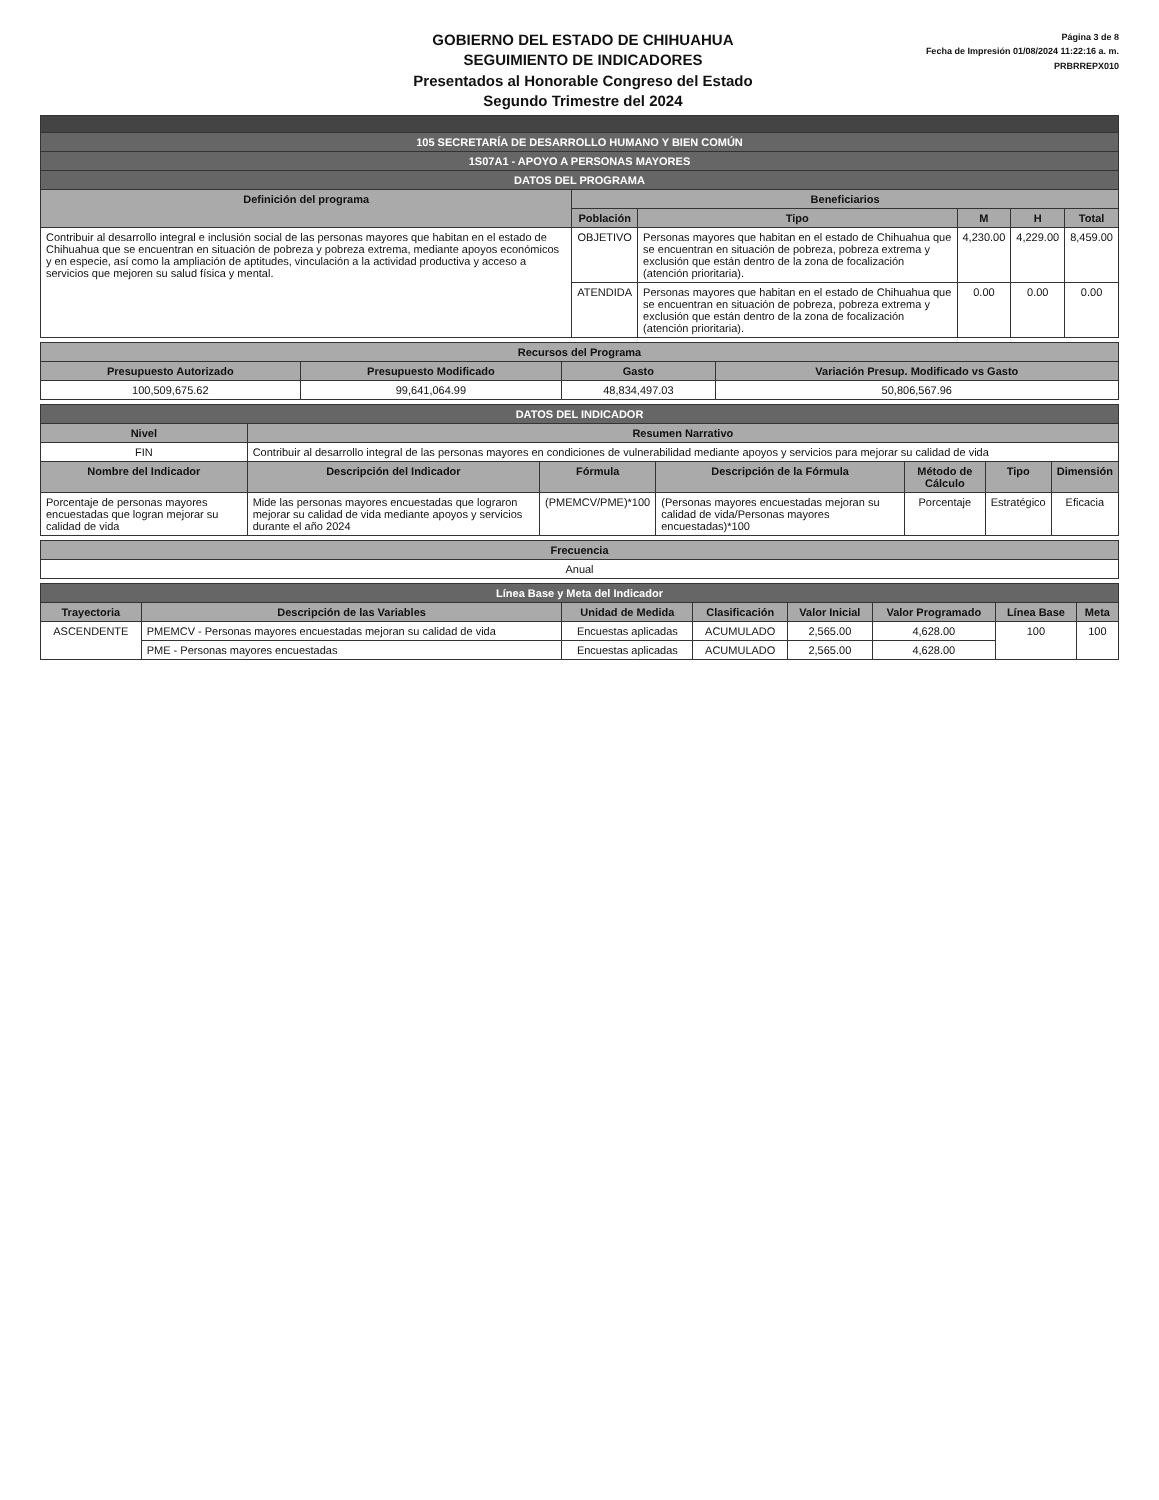GOBIERNO DEL ESTADO DE CHIHUAHUA
SEGUIMIENTO DE INDICADORES
Presentados al Honorable Congreso del Estado
Segundo Trimestre del 2024
Página 3 de 8
Fecha de Impresión 01/08/2024 11:22:16 a. m.
PRBRREPX010
| 105 SECRETARÍA DE DESARROLLO HUMANO Y BIEN COMÚN | | | | | |
| 1S07A1 - APOYO A PERSONAS MAYORES | | | | | |
| DATOS DEL PROGRAMA | | | | | |
| Definición del programa | Beneficiarios | | | | |
| | Población | Tipo | M | H | Total |
| Contribuir al desarrollo integral e inclusión social de las personas mayores que habitan en el estado de Chihuahua que se encuentran en situación de pobreza y pobreza extrema, mediante apoyos económicos y en especie, así como la ampliación de aptitudes, vinculación a la actividad productiva y acceso a servicios que mejoren su salud física y mental. | OBJETIVO | Personas mayores que habitan en el estado de Chihuahua que se encuentran en situación de pobreza, pobreza extrema y exclusión que están dentro de la zona de focalización (atención prioritaria). | 4,230.00 | 4,229.00 | 8,459.00 |
| | ATENDIDA | Personas mayores que habitan en el estado de Chihuahua que se encuentran en situación de pobreza, pobreza extrema y exclusión que están dentro de la zona de focalización (atención prioritaria). | 0.00 | 0.00 | 0.00 |
| Recursos del Programa | | | |
| --- | --- | --- | --- |
| Presupuesto Autorizado | Presupuesto Modificado | Gasto | Variación Presup. Modificado vs Gasto |
| 100,509,675.62 | 99,641,064.99 | 48,834,497.03 | 50,806,567.96 |
| DATOS DEL INDICADOR | | | | | | |
| Nivel | Resumen Narrativo | | | | | |
| FIN | Contribuir al desarrollo integral de las personas mayores en condiciones de vulnerabilidad mediante apoyos y servicios para mejorar su calidad de vida | | | | | |
| Nombre del Indicador | Descripción del Indicador | Fórmula | Descripción de la Fórmula | Método de Cálculo | Tipo | Dimensión |
| Porcentaje de personas mayores encuestadas que logran mejorar su calidad de vida | Mide las personas mayores encuestadas que lograron mejorar su calidad de vida mediante apoyos y servicios durante el año 2024 | (PMEMCV/PME)*100 | (Personas mayores encuestadas mejoran su calidad de vida/Personas mayores encuestadas)*100 | Porcentaje | Estratégico | Eficacia |
| Frecuencia |
| --- |
| Anual |
| Línea Base y Meta del Indicador | | | | | | | |
| Trayectoria | Descripción de las Variables | Unidad de Medida | Clasificación | Valor Inicial | Valor Programado | Línea Base | Meta |
| ASCENDENTE | PMEMCV - Personas mayores encuestadas mejoran su calidad de vida | Encuestas aplicadas | ACUMULADO | 2,565.00 | 4,628.00 | 100 | 100 |
| | PME - Personas mayores encuestadas | Encuestas aplicadas | ACUMULADO | 2,565.00 | 4,628.00 | | |